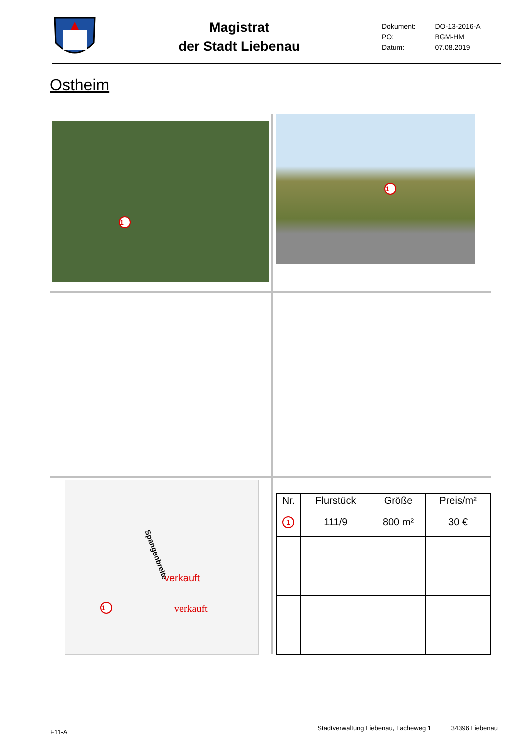Magistrat
der Stadt Liebenau
| Dokument: | DO-13-2016-A |
| PO: | BGM-HM |
| Datum: | 07.08.2019 |
Ostheim
1
1
Spangenbreite
verkauft
verkauft 1
| Nr. | Flurstück | Größe | Preis/m² |
| --- | --- | --- | --- |
| 1 | 111/9 | 800 m² | 30 € |
F11-A Stadtverwaltung Liebenau, Lacheweg 1 34396 Liebenau